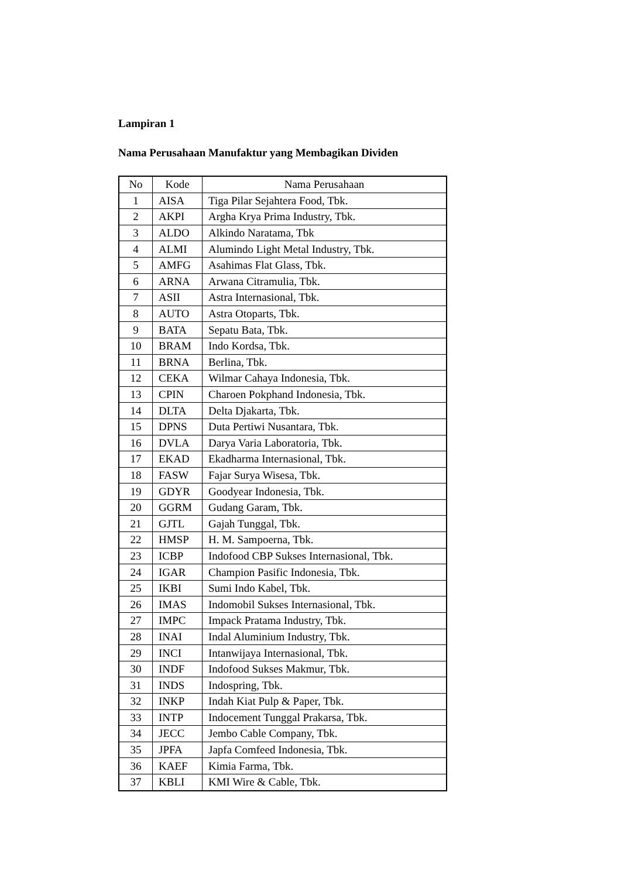Lampiran 1
Nama Perusahaan Manufaktur yang Membagikan Dividen
| No | Kode | Nama Perusahaan |
| --- | --- | --- |
| 1 | AISA | Tiga Pilar Sejahtera Food, Tbk. |
| 2 | AKPI | Argha Krya Prima Industry, Tbk. |
| 3 | ALDO | Alkindo Naratama, Tbk |
| 4 | ALMI | Alumindo Light Metal Industry, Tbk. |
| 5 | AMFG | Asahimas Flat Glass, Tbk. |
| 6 | ARNA | Arwana Citramulia, Tbk. |
| 7 | ASII | Astra Internasional, Tbk. |
| 8 | AUTO | Astra Otoparts, Tbk. |
| 9 | BATA | Sepatu Bata, Tbk. |
| 10 | BRAM | Indo Kordsa, Tbk. |
| 11 | BRNA | Berlina, Tbk. |
| 12 | CEKA | Wilmar Cahaya Indonesia, Tbk. |
| 13 | CPIN | Charoen Pokphand Indonesia, Tbk. |
| 14 | DLTA | Delta Djakarta, Tbk. |
| 15 | DPNS | Duta Pertiwi Nusantara, Tbk. |
| 16 | DVLA | Darya Varia Laboratoria, Tbk. |
| 17 | EKAD | Ekadharma Internasional, Tbk. |
| 18 | FASW | Fajar Surya Wisesa, Tbk. |
| 19 | GDYR | Goodyear Indonesia, Tbk. |
| 20 | GGRM | Gudang Garam, Tbk. |
| 21 | GJTL | Gajah Tunggal, Tbk. |
| 22 | HMSP | H. M. Sampoerna, Tbk. |
| 23 | ICBP | Indofood CBP Sukses Internasional, Tbk. |
| 24 | IGAR | Champion Pasific Indonesia, Tbk. |
| 25 | IKBI | Sumi Indo Kabel, Tbk. |
| 26 | IMAS | Indomobil Sukses Internasional, Tbk. |
| 27 | IMPC | Impack Pratama Industry, Tbk. |
| 28 | INAI | Indal Aluminium Industry, Tbk. |
| 29 | INCI | Intanwijaya Internasional, Tbk. |
| 30 | INDF | Indofood Sukses Makmur, Tbk. |
| 31 | INDS | Indospring, Tbk. |
| 32 | INKP | Indah Kiat Pulp & Paper, Tbk. |
| 33 | INTP | Indocement Tunggal Prakarsa, Tbk. |
| 34 | JECC | Jembo Cable Company, Tbk. |
| 35 | JPFA | Japfa Comfeed Indonesia, Tbk. |
| 36 | KAEF | Kimia Farma, Tbk. |
| 37 | KBLI | KMI Wire & Cable, Tbk. |